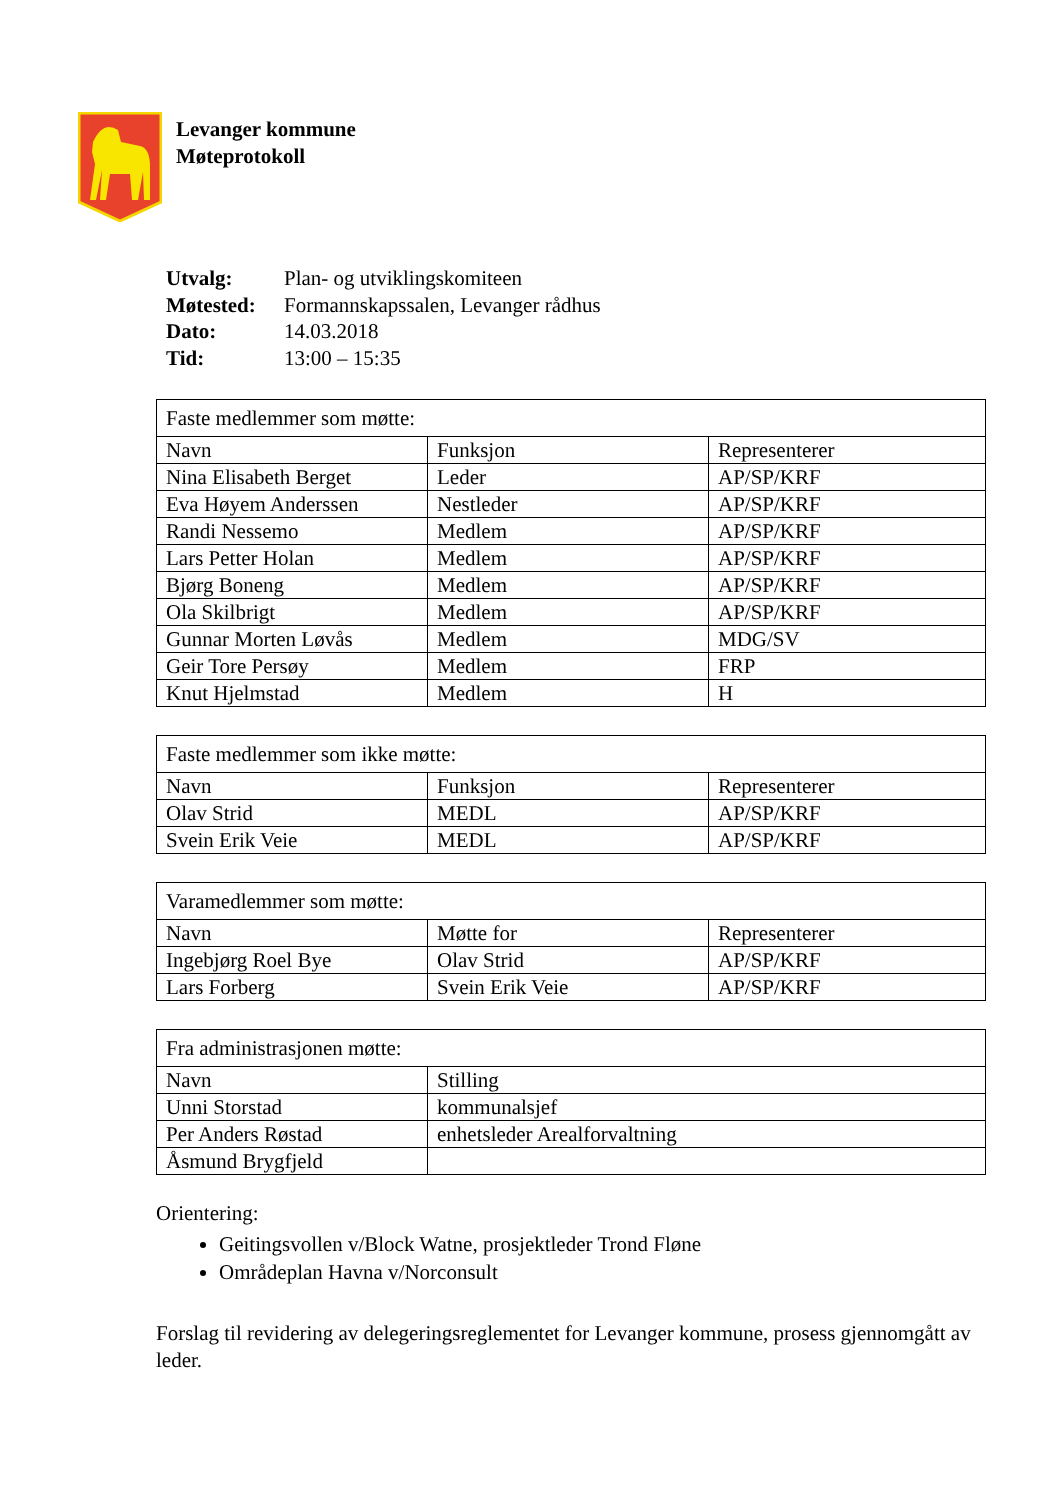Levanger kommune
Møteprotokoll
| Utvalg: | Plan- og utviklingskomiteen |
| Møtested: | Formannskapssalen, Levanger rådhus |
| Dato: | 14.03.2018 |
| Tid: | 13:00 – 15:35 |
| Faste medlemmer som møtte: | | |
| --- | --- | --- |
| Navn | Funksjon | Representerer |
| Nina Elisabeth Berget | Leder | AP/SP/KRF |
| Eva Høyem Anderssen | Nestleder | AP/SP/KRF |
| Randi Nessemo | Medlem | AP/SP/KRF |
| Lars Petter Holan | Medlem | AP/SP/KRF |
| Bjørg Boneng | Medlem | AP/SP/KRF |
| Ola Skilbrigt | Medlem | AP/SP/KRF |
| Gunnar Morten Løvås | Medlem | MDG/SV |
| Geir Tore Persøy | Medlem | FRP |
| Knut Hjelmstad | Medlem | H |
| Faste medlemmer som ikke møtte: | | |
| --- | --- | --- |
| Navn | Funksjon | Representerer |
| Olav Strid | MEDL | AP/SP/KRF |
| Svein Erik Veie | MEDL | AP/SP/KRF |
| Varamedlemmer som møtte: | | |
| --- | --- | --- |
| Navn | Møtte for | Representerer |
| Ingebjørg Roel Bye | Olav Strid | AP/SP/KRF |
| Lars Forberg | Svein Erik Veie | AP/SP/KRF |
| Fra administrasjonen møtte: | |
| --- | --- |
| Navn | Stilling |
| Unni Storstad | kommunalsjef |
| Per Anders Røstad | enhetsleder Arealforvaltning |
| Åsmund Brygfjeld | |
Orientering:
Geitingsvollen v/Block Watne, prosjektleder Trond Fløne
Områdeplan Havna v/Norconsult
Forslag til revidering av delegeringsreglementet for Levanger kommune, prosess gjennomgått av leder.